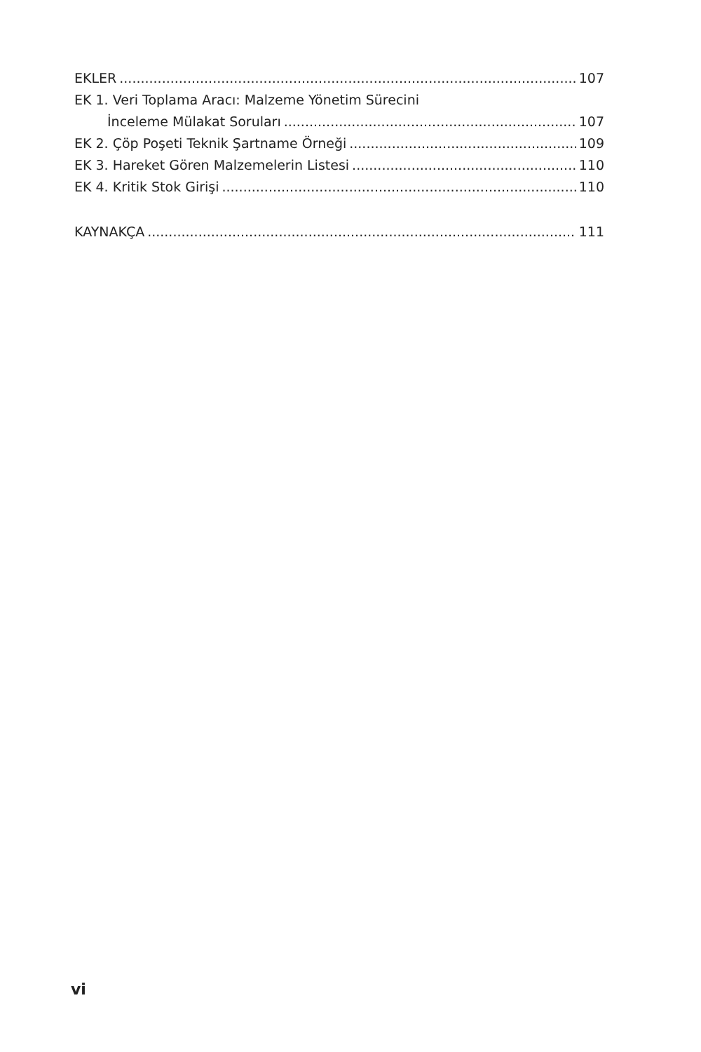EKLER 107
EK 1. Veri Toplama Aracı: Malzeme Yönetim Sürecini
İnceleme Mülakat Soruları 107
EK 2. Çöp Poşeti Teknik Şartname Örneği 109
EK 3. Hareket Gören Malzemelerin Listesi 110
EK 4. Kritik Stok Girişi 110
KAYNAKÇA 111
vi